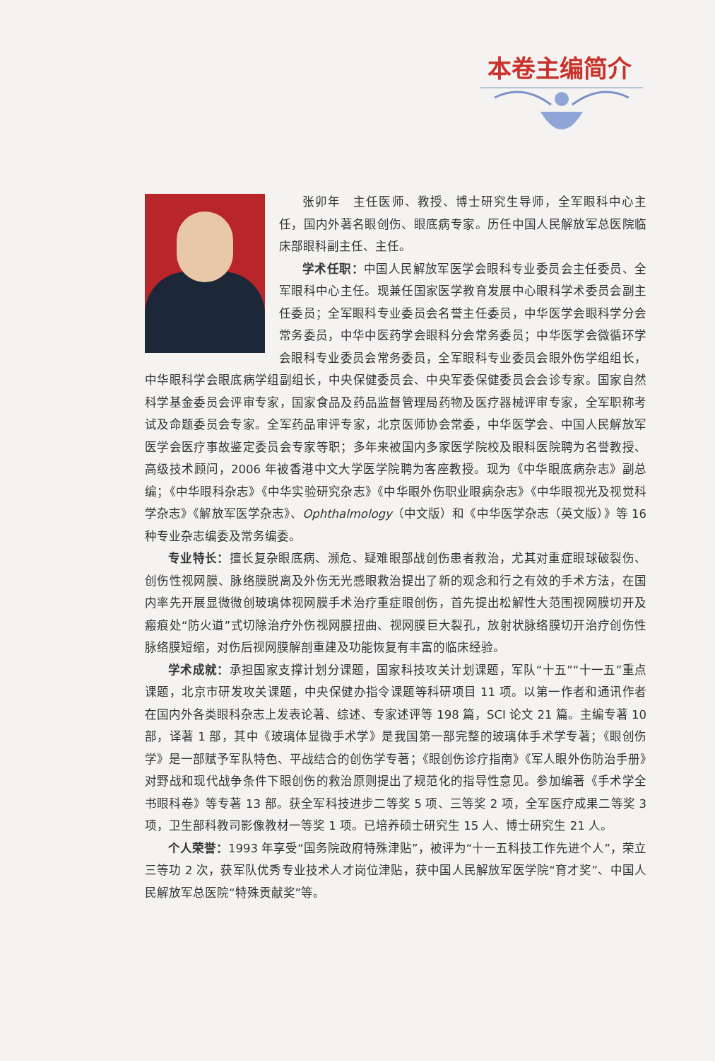本卷主编简介
张卯年　主任医师、教授、博士研究生导师，全军眼科中心主任，国内外著名眼创伤、眼底病专家。历任中国人民解放军总医院临床部眼科副主任、主任。
学术任职：中国人民解放军医学会眼科专业委员会主任委员、全军眼科中心主任。现兼任国家医学教育发展中心眼科学术委员会副主任委员；全军眼科专业委员会名誉主任委员，中华医学会眼科学分会常务委员，中华中医药学会眼科分会常务委员；中华医学会微循环学会眼科专业委员会常务委员，全军眼科专业委员会眼外伤学组组长，中华眼科学会眼底病学组副组长，中央保健委员会、中央军委保健委员会会诊专家。国家自然科学基金委员会评审专家，国家食品及药品监督管理局药物及医疗器械评审专家，全军职称考试及命题委员会专家。全军药品审评专家，北京医师协会常委，中华医学会、中国人民解放军医学会医疗事故鉴定委员会专家等职；多年来被国内多家医学院校及眼科医院聘为名誉教授、高级技术顾问，2006 年被香港中文大学医学院聘为客座教授。现为《中华眼底病杂志》副总编；《中华眼科杂志》《中华实验研究杂志》《中华眼外伤职业眼病杂志》《中华眼视光及视觉科学杂志》《解放军医学杂志》、Ophthalmology（中文版）和《中华医学杂志（英文版）》等 16 种专业杂志编委及常务编委。
专业特长：擅长复杂眼底病、濒危、疑难眼部战创伤患者救治，尤其对重症眼球破裂伤、创伤性视网膜、脉络膜脱离及外伤无光感眼救治提出了新的观念和行之有效的手术方法，在国内率先开展显微微创玻璃体视网膜手术治疗重症眼创伤，首先提出松解性大范围视网膜切开及瘢痕处“防火道”式切除治疗外伤视网膜扭曲、视网膜巨大裂孔，放射状脉络膜切开治疗创伤性脉络膜短缩，对伤后视网膜解剖重建及功能恢复有丰富的临床经验。
学术成就：承担国家支撑计划分课题，国家科技攻关计划课题，军队“十五”“十一五”重点课题，北京市研发攻关课题，中央保健办指令课题等科研项目 11 项。以第一作者和通讯作者在国内外各类眼科杂志上发表论著、综述、专家述评等 198 篇，SCI 论文 21 篇。主编专著 10 部，译著 1 部，其中《玻璃体显微手术学》是我国第一部完整的玻璃体手术学专著；《眼创伤学》是一部赋予军队特色、平战结合的创伤学专著；《眼创伤诊疗指南》《军人眼外伤防治手册》对野战和现代战争条件下眼创伤的救治原则提出了规范化的指导性意见。参加编著《手术学全书眼科卷》等专著 13 部。获全军科技进步二等奖 5 项、三等奖 2 项，全军医疗成果二等奖 3 项，卫生部科教司影像教材一等奖 1 项。已培养硕士研究生 15 人、博士研究生 21 人。
个人荣誉：1993 年享受“国务院政府特殊津贴”，被评为“十一五科技工作先进个人”，荣立三等功 2 次，获军队优秀专业技术人才岗位津贴，获中国人民解放军医学院“育才奖”、中国人民解放军总医院“特殊贡献奖”等。